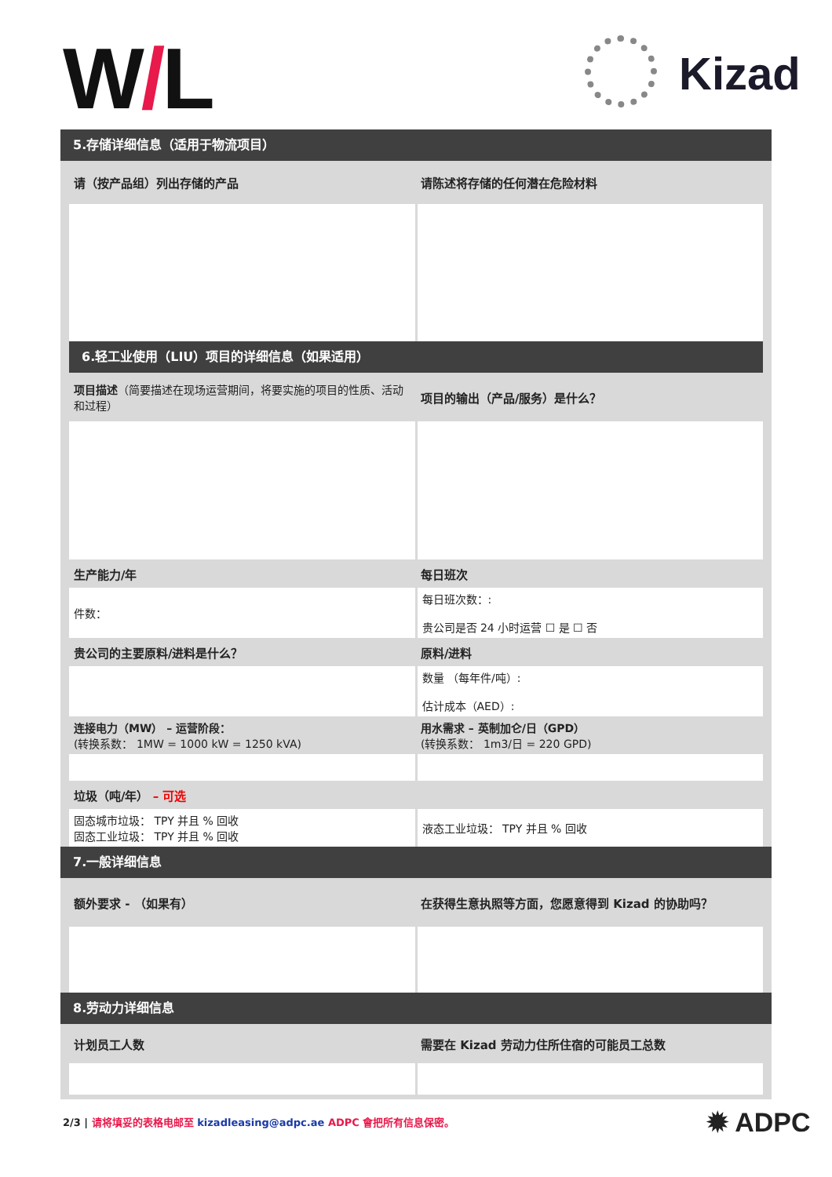W/L Kizad
5.存储详细信息（适用于物流项目）
| 请（按产品组）列出存储的产品 | 请陈述将存储的任何潜在危险材料 |
6.轻工业使用（LIU）项目的详细信息（如果适用）
| 项目描述 （简要描述在现场运营期间，将要实施的项目的性质、活动和过程） | 项目的输出（产品/服务）是什么？ |
| 生产能力/年 | 每日班次 |
| 件数： | 每日班次数：: 贵公司是否 24 小时运营 ☐ 是 ☐ 否 |
| 贵公司的主要原料/进料是什么？ | 原料/进料 |
| | 数量 （每年件/吨）: 估计成本（AED）: |
| 连接电力（MW） – 运营阶段： (转换系数： 1MW = 1000 kW = 1250 kVA) | 用水需求 – 英制加仑/日（GPD） (转换系数： 1m3/日 = 220 GPD) |
| 垃圾（吨/年） – 可选 | |
| 固态城市垃圾： TPY 并且 % 回收 固态工业垃圾： TPY 并且 % 回收 | 液态工业垃圾： TPY 并且 % 回收 |
7.一般详细信息
| 额外要求 - （如果有） | 在获得生意执照等方面，您愿意得到 Kizad 的协助吗？ |
8.劳动力详细信息
| 计划员工人数 | 需要在 Kizad 劳动力住所住宿的可能员工总数 |
2/3 | 请将填妥的表格电邮至 kizadleasing@adpc.ae ADPC 會把所有信息保密。
✹ ADPC